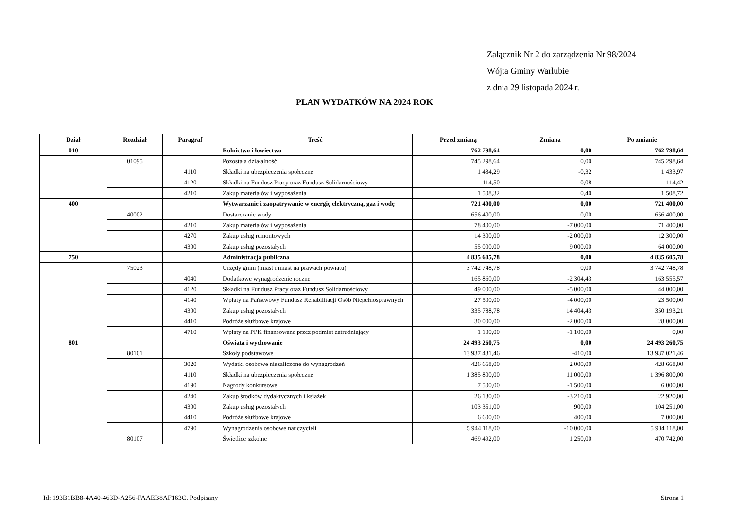Załącznik Nr 2 do zarządzenia Nr 98/2024
Wójta Gminy Warlubie
z dnia 29 listopada 2024 r.
PLAN WYDATKÓW NA 2024 ROK
| Dział | Rozdział | Paragraf | Treść | Przed zmianą | Zmiana | Po zmianie |
| --- | --- | --- | --- | --- | --- | --- |
| 010 | | | Rolnictwo i łowiectwo | 762 798,64 | 0,00 | 762 798,64 |
| | 01095 | | Pozostała działalność | 745 298,64 | 0,00 | 745 298,64 |
| | | 4110 | Składki na ubezpieczenia społeczne | 1 434,29 | -0,32 | 1 433,97 |
| | | 4120 | Składki na Fundusz Pracy oraz Fundusz Solidarnościowy | 114,50 | -0,08 | 114,42 |
| | | 4210 | Zakup materiałów i wyposażenia | 1 508,32 | 0,40 | 1 508,72 |
| 400 | | | Wytwarzanie i zaopatrywanie w energię elektryczną, gaz i wodę | 721 400,00 | 0,00 | 721 400,00 |
| | 40002 | | Dostarczanie wody | 656 400,00 | 0,00 | 656 400,00 |
| | | 4210 | Zakup materiałów i wyposażenia | 78 400,00 | -7 000,00 | 71 400,00 |
| | | 4270 | Zakup usług remontowych | 14 300,00 | -2 000,00 | 12 300,00 |
| | | 4300 | Zakup usług pozostałych | 55 000,00 | 9 000,00 | 64 000,00 |
| 750 | | | Administracja publiczna | 4 835 605,78 | 0,00 | 4 835 605,78 |
| | 75023 | | Urzędy gmin (miast i miast na prawach powiatu) | 3 742 748,78 | 0,00 | 3 742 748,78 |
| | | 4040 | Dodatkowe wynagrodzenie roczne | 165 860,00 | -2 304,43 | 163 555,57 |
| | | 4120 | Składki na Fundusz Pracy oraz Fundusz Solidarnościowy | 49 000,00 | -5 000,00 | 44 000,00 |
| | | 4140 | Wpłaty na Państwowy Fundusz Rehabilitacji Osób Niepełnosprawnych | 27 500,00 | -4 000,00 | 23 500,00 |
| | | 4300 | Zakup usług pozostałych | 335 788,78 | 14 404,43 | 350 193,21 |
| | | 4410 | Podróże służbowe krajowe | 30 000,00 | -2 000,00 | 28 000,00 |
| | | 4710 | Wpłaty na PPK finansowane przez podmiot zatrudniający | 1 100,00 | -1 100,00 | 0,00 |
| 801 | | | Oświata i wychowanie | 24 493 260,75 | 0,00 | 24 493 260,75 |
| | 80101 | | Szkoły podstawowe | 13 937 431,46 | -410,00 | 13 937 021,46 |
| | | 3020 | Wydatki osobowe niezaliczone do wynagrodzeń | 426 668,00 | 2 000,00 | 428 668,00 |
| | | 4110 | Składki na ubezpieczenia społeczne | 1 385 800,00 | 11 000,00 | 1 396 800,00 |
| | | 4190 | Nagrody konkursowe | 7 500,00 | -1 500,00 | 6 000,00 |
| | | 4240 | Zakup środków dydaktycznych i książek | 26 130,00 | -3 210,00 | 22 920,00 |
| | | 4300 | Zakup usług pozostałych | 103 351,00 | 900,00 | 104 251,00 |
| | | 4410 | Podróże służbowe krajowe | 6 600,00 | 400,00 | 7 000,00 |
| | | 4790 | Wynagrodzenia osobowe nauczycieli | 5 944 118,00 | -10 000,00 | 5 934 118,00 |
| | 80107 | | Świetlice szkolne | 469 492,00 | 1 250,00 | 470 742,00 |
Id: 193B1BB8-4A40-463D-A256-FAAEB8AF163C. Podpisany Strona 1